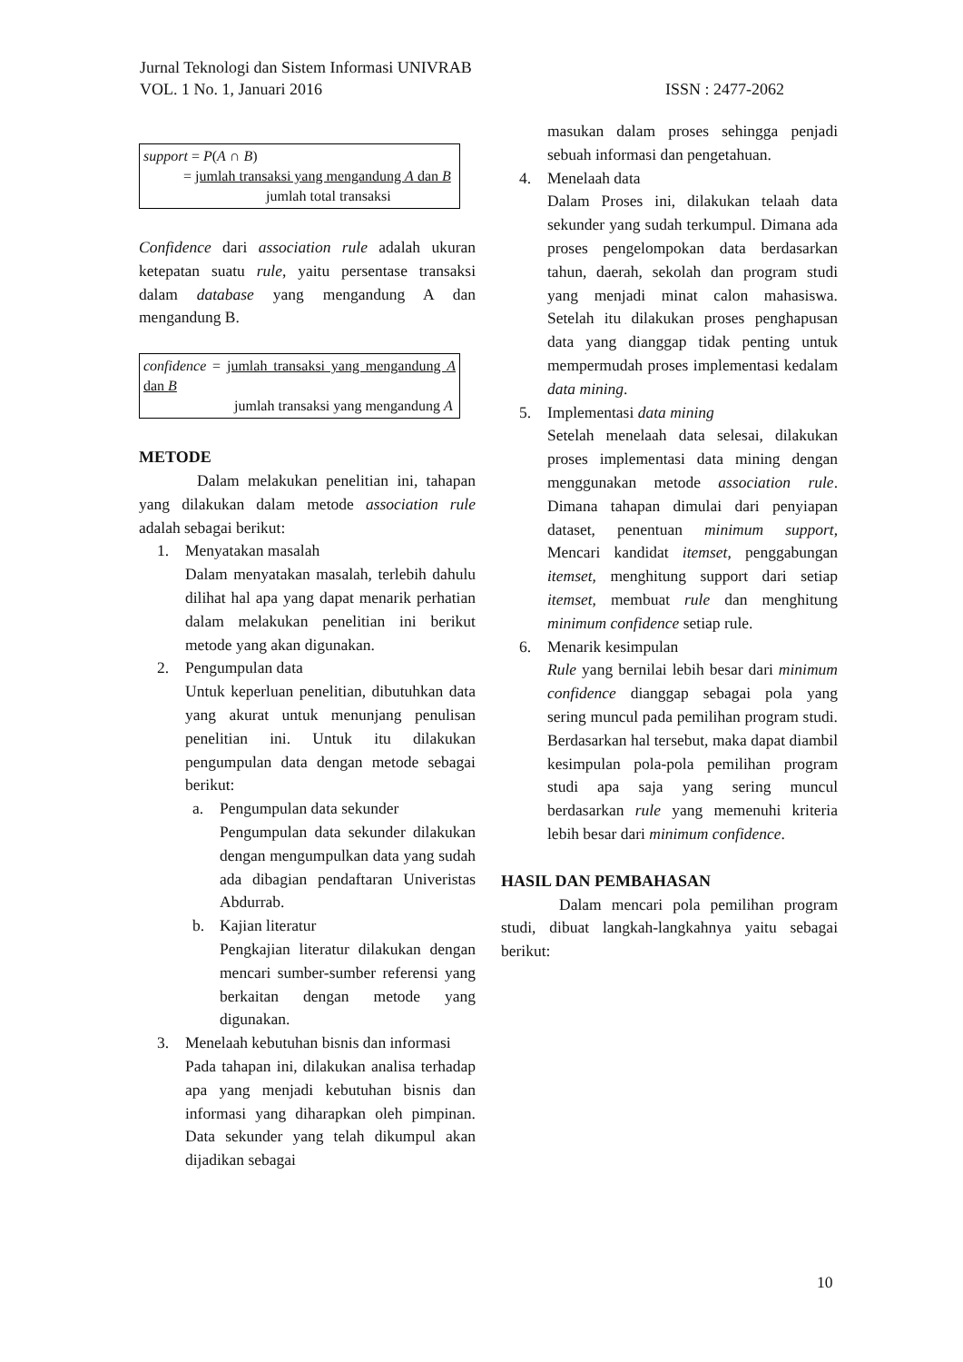Jurnal Teknologi dan Sistem Informasi UNIVRAB
VOL. 1 No. 1, Januari 2016 ISSN : 2477-2062
support = P(A ∩ B)
= jumlah transaksi yang mengandung A dan B
jumlah total transaksi
Confidence dari association rule adalah ukuran ketepatan suatu rule, yaitu persentase transaksi dalam database yang mengandung A dan mengandung B.
confidence = jumlah transaksi yang mengandung A dan B
jumlah transaksi yang mengandung A
METODE
Dalam melakukan penelitian ini, tahapan yang dilakukan dalam metode association rule adalah sebagai berikut:
1. Menyatakan masalah
Dalam menyatakan masalah, terlebih dahulu dilihat hal apa yang dapat menarik perhatian dalam melakukan penelitian ini berikut metode yang akan digunakan.
2. Pengumpulan data
Untuk keperluan penelitian, dibutuhkan data yang akurat untuk menunjang penulisan penelitian ini. Untuk itu dilakukan pengumpulan data dengan metode sebagai berikut:
a. Pengumpulan data sekunder
Pengumpulan data sekunder dilakukan dengan mengumpulkan data yang sudah ada dibagian pendaftaran Univeristas Abdurrab.
b. Kajian literatur
Pengkajian literatur dilakukan dengan mencari sumber-sumber referensi yang berkaitan dengan metode yang digunakan.
3. Menelaah kebutuhan bisnis dan informasi
Pada tahapan ini, dilakukan analisa terhadap apa yang menjadi kebutuhan bisnis dan informasi yang diharapkan oleh pimpinan. Data sekunder yang telah dikumpul akan dijadikan sebagai
masukan dalam proses sehingga penjadi sebuah informasi dan pengetahuan.
4. Menelaah data
Dalam Proses ini, dilakukan telaah data sekunder yang sudah terkumpul. Dimana ada proses pengelompokan data berdasarkan tahun, daerah, sekolah dan program studi yang menjadi minat calon mahasiswa. Setelah itu dilakukan proses penghapusan data yang dianggap tidak penting untuk mempermudah proses implementasi kedalam data mining.
5. Implementasi data mining
Setelah menelaah data selesai, dilakukan proses implementasi data mining dengan menggunakan metode association rule. Dimana tahapan dimulai dari penyiapan dataset, penentuan minimum support, Mencari kandidat itemset, penggabungan itemset, menghitung support dari setiap itemset, membuat rule dan menghitung minimum confidence setiap rule.
6. Menarik kesimpulan
Rule yang bernilai lebih besar dari minimum confidence dianggap sebagai pola yang sering muncul pada pemilihan program studi. Berdasarkan hal tersebut, maka dapat diambil kesimpulan pola-pola pemilihan program studi apa saja yang sering muncul berdasarkan rule yang memenuhi kriteria lebih besar dari minimum confidence.
HASIL DAN PEMBAHASAN
Dalam mencari pola pemilihan program studi, dibuat langkah-langkahnya yaitu sebagai berikut:
10